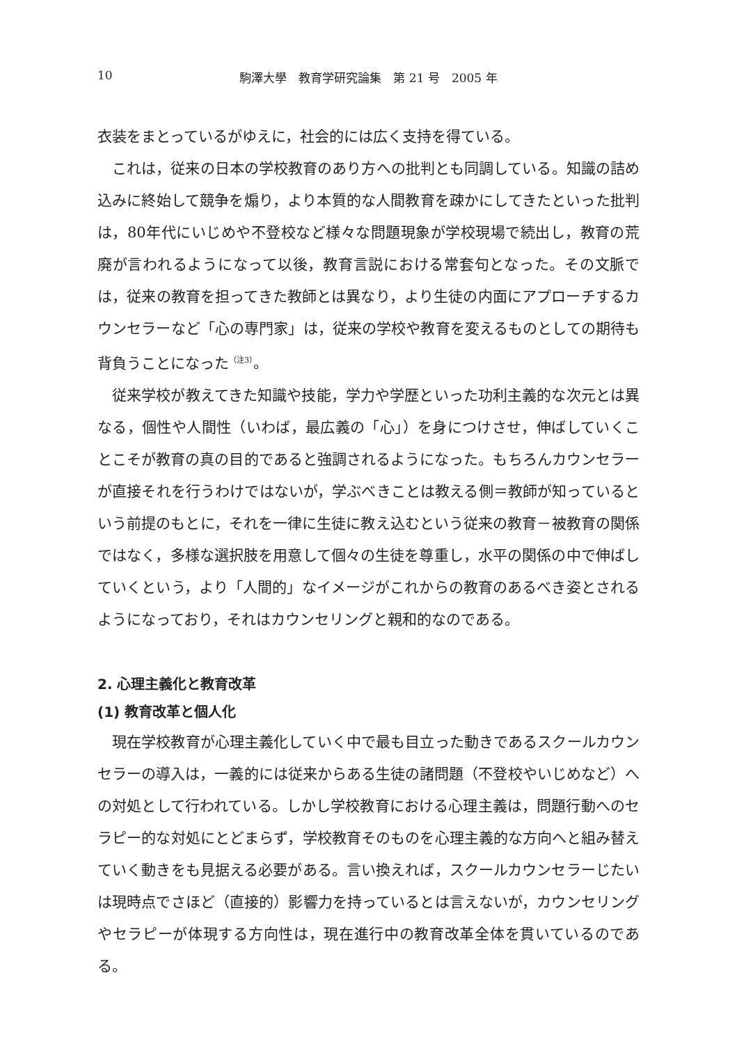10 駒澤大學　教育学研究論集　第 21 号　2005 年
衣装をまとっているがゆえに，社会的には広く支持を得ている。
これは，従来の日本の学校教育のあり方への批判とも同調している。知識の詰め込みに終始して競争を煽り，より本質的な人間教育を疎かにしてきたといった批判は，80年代にいじめや不登校など様々な問題現象が学校現場で続出し，教育の荒廃が言われるようになって以後，教育言説における常套句となった。その文脈では，従来の教育を担ってきた教師とは異なり，より生徒の内面にアプローチするカウンセラーなど「心の専門家」は，従来の学校や教育を変えるものとしての期待も背負うことになった<sup>（注3）</sup>。
従来学校が教えてきた知識や技能，学力や学歴といった功利主義的な次元とは異なる，個性や人間性（いわば，最広義の「心」）を身につけさせ，伸ばしていくことこそが教育の真の目的であると強調されるようになった。もちろんカウンセラーが直接それを行うわけではないが，学ぶべきことは教える側＝教師が知っているという前提のもとに，それを一律に生徒に教え込むという従来の教育－被教育の関係ではなく，多様な選択肢を用意して個々の生徒を尊重し，水平の関係の中で伸ばしていくという，より「人間的」なイメージがこれからの教育のあるべき姿とされるようになっており，それはカウンセリングと親和的なのである。
2. 心理主義化と教育改革
(1) 教育改革と個人化
現在学校教育が心理主義化していく中で最も目立った動きであるスクールカウンセラーの導入は，一義的には従来からある生徒の諸問題（不登校やいじめなど）への対処として行われている。しかし学校教育における心理主義は，問題行動へのセラピー的な対処にとどまらず，学校教育そのものを心理主義的な方向へと組み替えていく動きをも見据える必要がある。言い換えれば，スクールカウンセラーじたいは現時点でさほど（直接的）影響力を持っているとは言えないが，カウンセリングやセラピーが体現する方向性は，現在進行中の教育改革全体を貫いているのである。